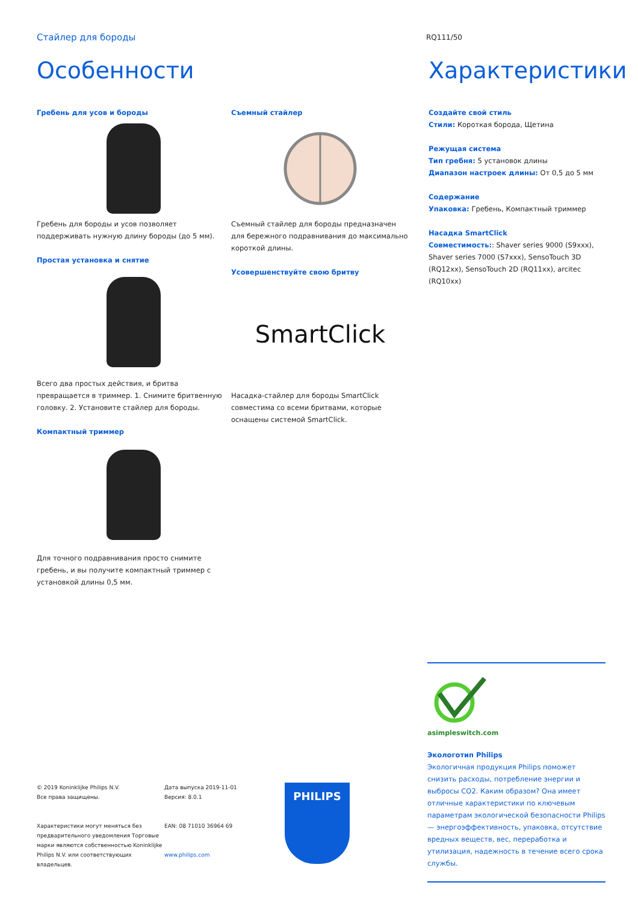Стайлер для бороды
RQ111/50
Особенности
Гребень для усов и бороды
Гребень для бороды и усов позволяет поддерживать нужную длину бороды (до 5 мм).
Простая установка и снятие
Всего два простых действия, и бритва превращается в триммер. 1. Снимите бритвенную головку. 2. Установите стайлер для бороды.
Компактный триммер
Для точного подравнивания просто снимите гребень, и вы получите компактный триммер с установкой длины 0,5 мм.
Съемный стайлер
Съемный стайлер для бороды предназначен для бережного подравнивания до максимально короткой длины.
Усовершенствуйте свою бритву
SmartClick
Насадка-стайлер для бороды SmartClick совместима со всеми бритвами, которые оснащены системой SmartClick.
Характеристики
Создайте свой стиль
Стили: Короткая борода, Щетина
Режущая система
Тип гребня: 5 установок длины
Диапазон настроек длины: От 0,5 до 5 мм
Содержание
Упаковка: Гребень, Компактный триммер
Насадка SmartClick
Совместимость:: Shaver series 9000 (S9xxx), Shaver series 7000 (S7xxx), SensoTouch 3D (RQ12xx), SensoTouch 2D (RQ11xx), arcitec (RQ10xx)
asimpleswitch.com
Экологотип Philips
Экологичная продукция Philips поможет снизить расходы, потребление энергии и выбросы CO2. Каким образом? Она имеет отличные характеристики по ключевым параметрам экологической безопасности Philips — энергоэффективность, упаковка, отсутствие вредных веществ, вес, переработка и утилизация, надежность в течение всего срока службы.
© 2019 Koninklijke Philips N.V.
Все права защищены.
Характеристики могут меняться без предварительного уведомления Торговые марки являются собственностью Koninklijke Philips N.V. или соответствующих владельцев.
Дата выпуска 2019-11-01
Версия: 8.0.1
EAN: 08 71010 36964 69
www.philips.com
PHILIPS